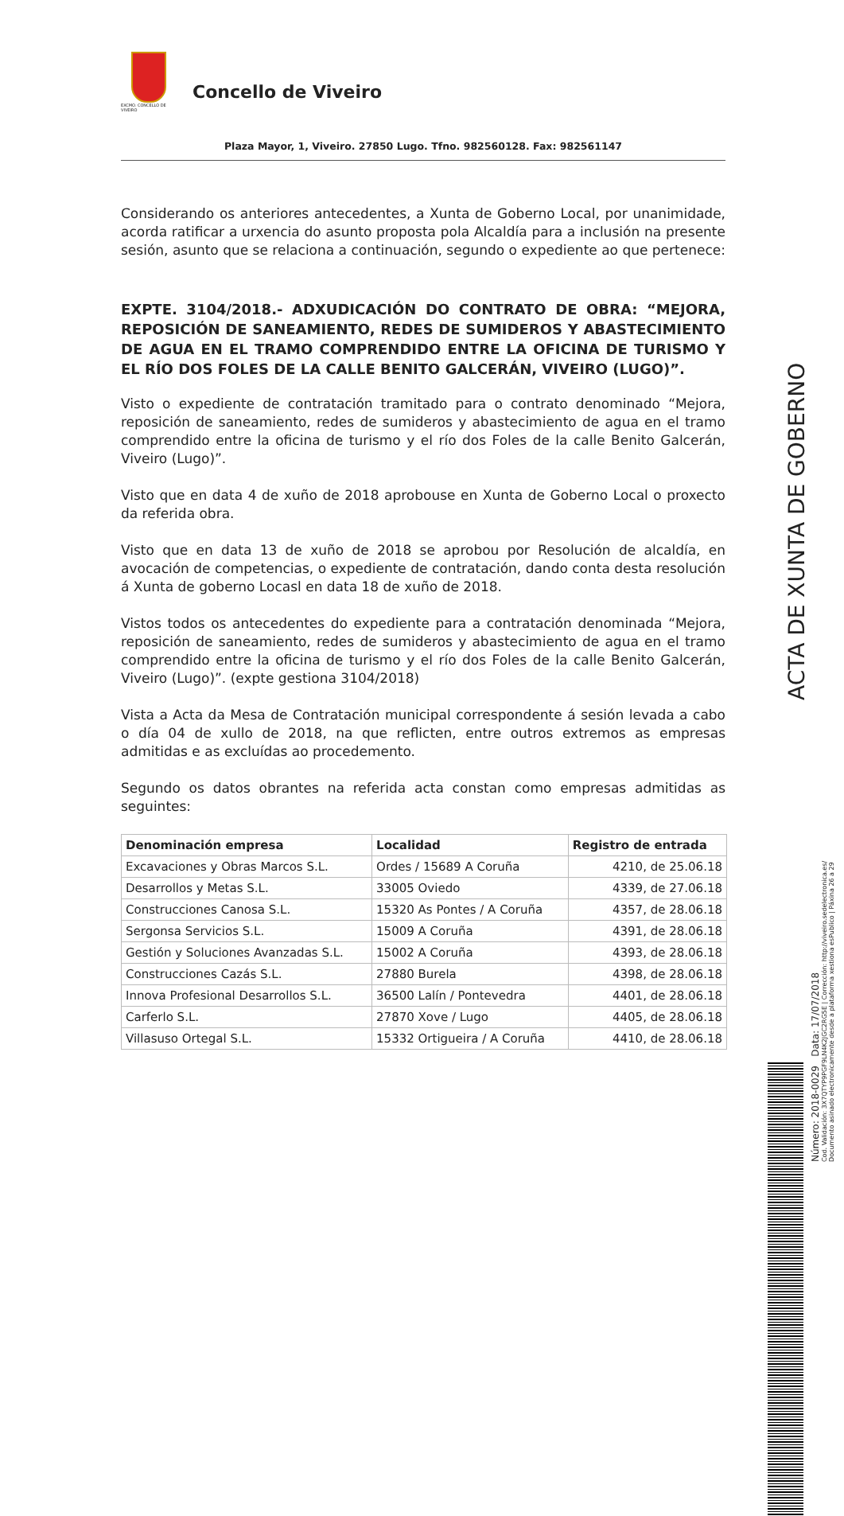EXCMO. CONCELLO DE VIVEIRO
Concello de Viveiro
Plaza Mayor, 1, Viveiro. 27850 Lugo. Tfno. 982560128. Fax: 982561147
Considerando os anteriores antecedentes, a Xunta de Goberno Local, por unanimidade, acorda ratificar a urxencia do asunto proposta pola Alcaldía para a inclusión na presente sesión, asunto que se relaciona a continuación, segundo o expediente ao que pertenece:
EXPTE. 3104/2018.- ADXUDICACIÓN DO CONTRATO DE OBRA: “MEJORA, REPOSICIÓN DE SANEAMIENTO, REDES DE SUMIDEROS Y ABASTECIMIENTO DE AGUA EN EL TRAMO COMPRENDIDO ENTRE LA OFICINA DE TURISMO Y EL RÍO DOS FOLES DE LA CALLE BENITO GALCERÁN, VIVEIRO (LUGO)”.
Visto o expediente de contratación tramitado para o contrato denominado “Mejora, reposición de saneamiento, redes de sumideros y abastecimiento de agua en el tramo comprendido entre la oficina de turismo y el río dos Foles de la calle Benito Galcerán, Viveiro (Lugo)”.
Visto que en data 4 de xuño de 2018 aprobouse en Xunta de Goberno Local o proxecto da referida obra.
Visto que en data 13 de xuño de 2018 se aprobou por Resolución de alcaldía, en avocación de competencias, o expediente de contratación, dando conta desta resolución á Xunta de goberno Locasl en data 18 de xuño de 2018.
Vistos todos os antecedentes do expediente para a contratación denominada “Mejora, reposición de saneamiento, redes de sumideros y abastecimiento de agua en el tramo comprendido entre la oficina de turismo y el río dos Foles de la calle Benito Galcerán, Viveiro (Lugo)”. (expte gestiona 3104/2018)
Vista a Acta da Mesa de Contratación municipal correspondente á sesión levada a cabo o día 04 de xullo de 2018, na que reflicten, entre outros extremos as empresas admitidas e as excluídas ao procedemento.
Segundo os datos obrantes na referida acta constan como empresas admitidas as seguintes:
| Denominación empresa | Localidad | Registro de entrada |
| --- | --- | --- |
| Excavaciones y Obras Marcos S.L. | Ordes / 15689 A Coruña | 4210, de 25.06.18 |
| Desarrollos y Metas S.L. | 33005 Oviedo | 4339, de 27.06.18 |
| Construcciones Canosa S.L. | 15320 As Pontes / A Coruña | 4357, de 28.06.18 |
| Sergonsa Servicios S.L. | 15009 A Coruña | 4391, de 28.06.18 |
| Gestión y Soluciones Avanzadas S.L. | 15002 A Coruña | 4393, de 28.06.18 |
| Construcciones Cazás S.L. | 27880 Burela | 4398, de 28.06.18 |
| Innova Profesional Desarrollos S.L. | 36500 Lalín / Pontevedra | 4401, de 28.06.18 |
| Carferlo S.L. | 27870 Xove / Lugo | 4405, de 28.06.18 |
| Villasuso Ortegal S.L. | 15332 Ortigueira / A Coruña | 4410, de 28.06.18 |
Cod. Validación: 3X7QTYP9PGF9LN4K2JGC2RG5E | Corrección: http://viveiro.sedelectronica.es/
Documento asinado electronicamente desde a plataforma xestiona esPublico | Páxina 26 a 29
Número: 2018-0029 Data: 17/07/2018
ACTA DE XUNTA DE GOBERNO